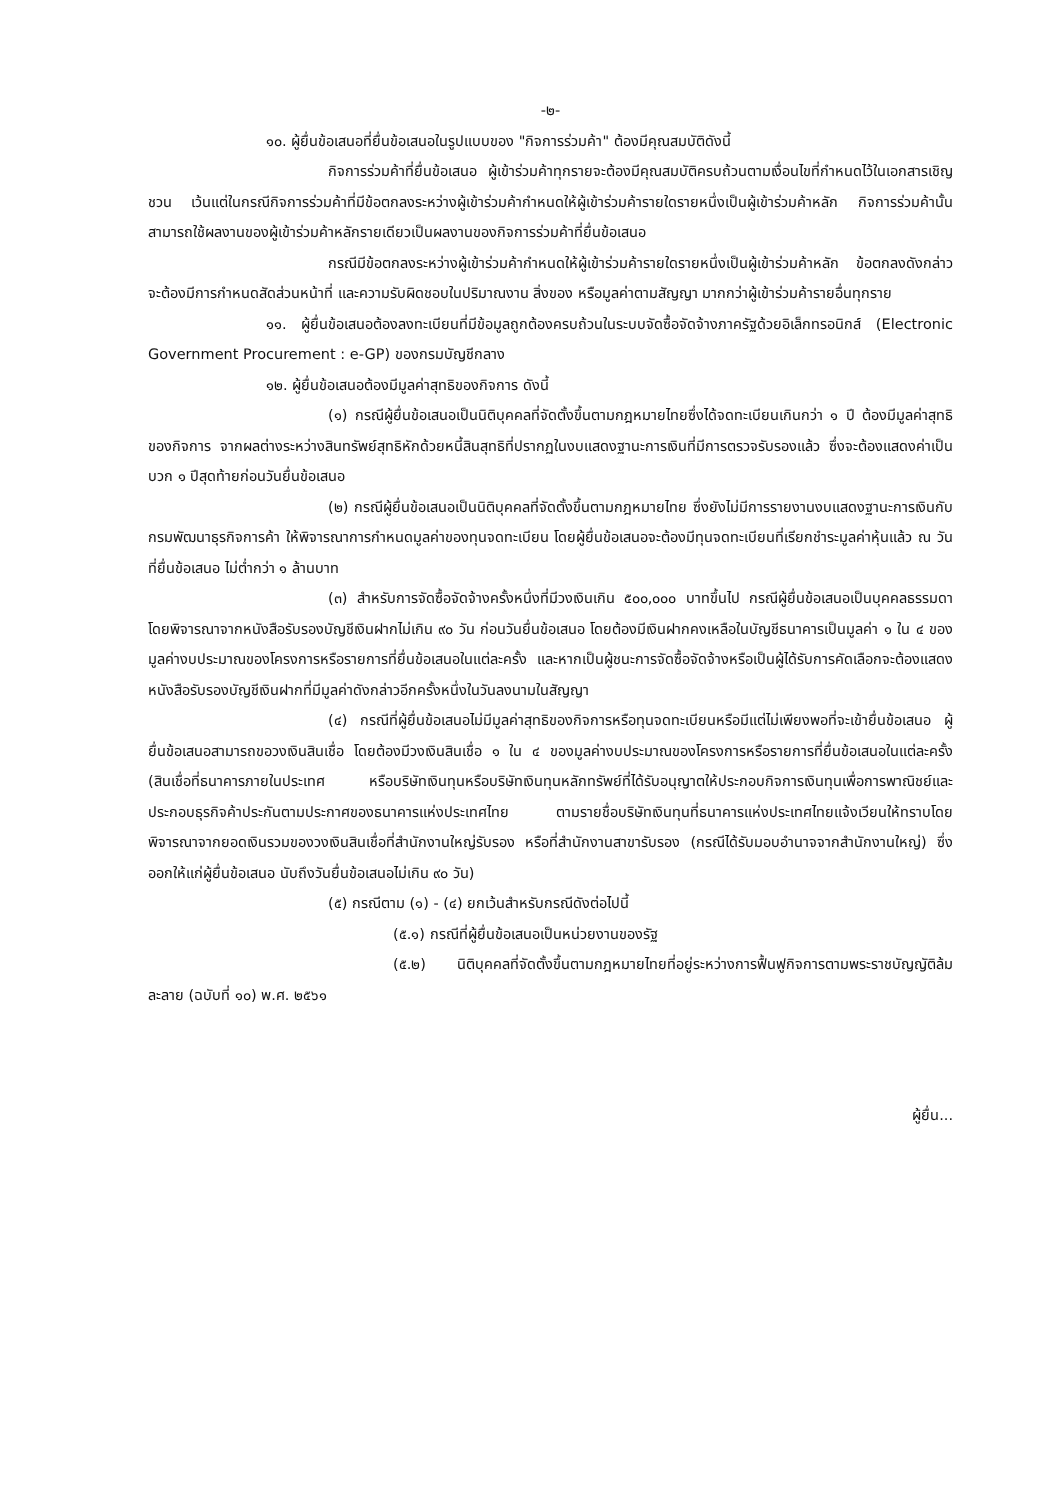-๒-
๑๐. ผู้ยื่นข้อเสนอที่ยื่นข้อเสนอในรูปแบบของ "กิจการร่วมค้า" ต้องมีคุณสมบัติดังนี้
กิจการร่วมค้าที่ยื่นข้อเสนอ ผู้เข้าร่วมค้าทุกรายจะต้องมีคุณสมบัติครบถ้วนตามเงื่อนไขที่กำหนดไว้ในเอกสารเชิญชวน เว้นแต่ในกรณีกิจการร่วมค้าที่มีข้อตกลงระหว่างผู้เข้าร่วมค้ากำหนดให้ผู้เข้าร่วมค้ารายใดรายหนึ่งเป็นผู้เข้าร่วมค้าหลัก กิจการร่วมค้านั้นสามารถใช้ผลงานของผู้เข้าร่วมค้าหลักรายเดียวเป็นผลงานของกิจการร่วมค้าที่ยื่นข้อเสนอ
กรณีมีข้อตกลงระหว่างผู้เข้าร่วมค้ากำหนดให้ผู้เข้าร่วมค้ารายใดรายหนึ่งเป็นผู้เข้าร่วมค้าหลัก ข้อตกลงดังกล่าวจะต้องมีการกำหนดสัดส่วนหน้าที่ และความรับผิดชอบในปริมาณงาน สิ่งของ หรือมูลค่าตามสัญญา มากกว่าผู้เข้าร่วมค้ารายอื่นทุกราย
๑๑. ผู้ยื่นข้อเสนอต้องลงทะเบียนที่มีข้อมูลถูกต้องครบถ้วนในระบบจัดซื้อจัดจ้างภาครัฐด้วยอิเล็กทรอนิกส์ (Electronic Government Procurement : e-GP) ของกรมบัญชีกลาง
๑๒. ผู้ยื่นข้อเสนอต้องมีมูลค่าสุทธิของกิจการ ดังนี้
(๑) กรณีผู้ยื่นข้อเสนอเป็นนิติบุคคลที่จัดตั้งขึ้นตามกฎหมายไทยซึ่งได้จดทะเบียนเกินกว่า ๑ ปี ต้องมีมูลค่าสุทธิของกิจการ จากผลต่างระหว่างสินทรัพย์สุทธิหักด้วยหนี้สินสุทธิที่ปรากฏในงบแสดงฐานะการเงินที่มีการตรวจรับรองแล้ว ซึ่งจะต้องแสดงค่าเป็นบวก ๑ ปีสุดท้ายก่อนวันยื่นข้อเสนอ
(๒) กรณีผู้ยื่นข้อเสนอเป็นนิติบุคคลที่จัดตั้งขึ้นตามกฎหมายไทย ซึ่งยังไม่มีการรายงานงบแสดงฐานะการเงินกับกรมพัฒนาธุรกิจการค้า ให้พิจารณาการกำหนดมูลค่าของทุนจดทะเบียน โดยผู้ยื่นข้อเสนอจะต้องมีทุนจดทะเบียนที่เรียกชำระมูลค่าหุ้นแล้ว ณ วันที่ยื่นข้อเสนอ ไม่ต่ำกว่า ๑ ล้านบาท
(๓) สำหรับการจัดซื้อจัดจ้างครั้งหนึ่งที่มีวงเงินเกิน ๕๐๐,๐๐๐ บาทขึ้นไป กรณีผู้ยื่นข้อเสนอเป็นบุคคลธรรมดา โดยพิจารณาจากหนังสือรับรองบัญชีเงินฝากไม่เกิน ๙๐ วัน ก่อนวันยื่นข้อเสนอ โดยต้องมีเงินฝากคงเหลือในบัญชีธนาคารเป็นมูลค่า ๑ ใน ๔ ของมูลค่างบประมาณของโครงการหรือรายการที่ยื่นข้อเสนอในแต่ละครั้ง และหากเป็นผู้ชนะการจัดซื้อจัดจ้างหรือเป็นผู้ได้รับการคัดเลือกจะต้องแสดงหนังสือรับรองบัญชีเงินฝากที่มีมูลค่าดังกล่าวอีกครั้งหนึ่งในวันลงนามในสัญญา
(๔) กรณีที่ผู้ยื่นข้อเสนอไม่มีมูลค่าสุทธิของกิจการหรือทุนจดทะเบียนหรือมีแต่ไม่เพียงพอที่จะเข้ายื่นข้อเสนอ ผู้ยื่นข้อเสนอสามารถขอวงเงินสินเชื่อ โดยต้องมีวงเงินสินเชื่อ ๑ ใน ๔ ของมูลค่างบประมาณของโครงการหรือรายการที่ยื่นข้อเสนอในแต่ละครั้ง (สินเชื่อที่ธนาคารภายในประเทศ หรือบริษัทเงินทุนหรือบริษัทเงินทุนหลักทรัพย์ที่ได้รับอนุญาตให้ประกอบกิจการเงินทุนเพื่อการพาณิชย์และประกอบธุรกิจค้าประกันตามประกาศของธนาคารแห่งประเทศไทย ตามรายชื่อบริษัทเงินทุนที่ธนาคารแห่งประเทศไทยแจ้งเวียนให้ทราบโดยพิจารณาจากยอดเงินรวมของวงเงินสินเชื่อที่สำนักงานใหญ่รับรอง หรือที่สำนักงานสาขารับรอง (กรณีได้รับมอบอำนาจจากสำนักงานใหญ่) ซึ่งออกให้แก่ผู้ยื่นข้อเสนอ นับถึงวันยื่นข้อเสนอไม่เกิน ๙๐ วัน)
(๕) กรณีตาม (๑) - (๔) ยกเว้นสำหรับกรณีดังต่อไปนี้
(๕.๑) กรณีที่ผู้ยื่นข้อเสนอเป็นหน่วยงานของรัฐ
(๕.๒) นิติบุคคลที่จัดตั้งขึ้นตามกฎหมายไทยที่อยู่ระหว่างการฟื้นฟูกิจการตามพระราชบัญญัติล้มละลาย (ฉบับที่ ๑๐) พ.ศ. ๒๕๖๑
ผู้ยื่น...